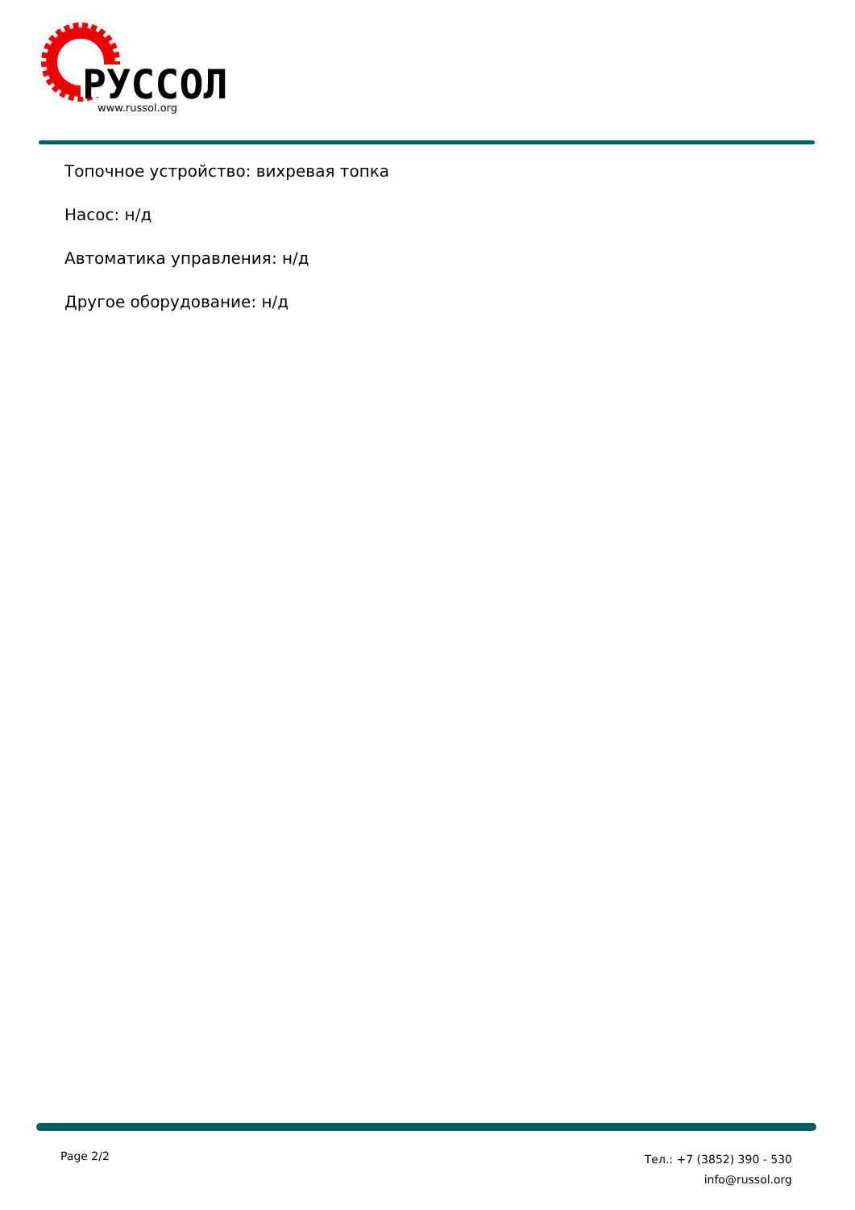РУССОЛ
www.russol.org
Топочное устройство: вихревая топка
Насос: н/д
Автоматика управления: н/д
Другое оборудование: н/д
Page 2/2
Тел.: +7 (3852) 390 - 530
info@russol.org